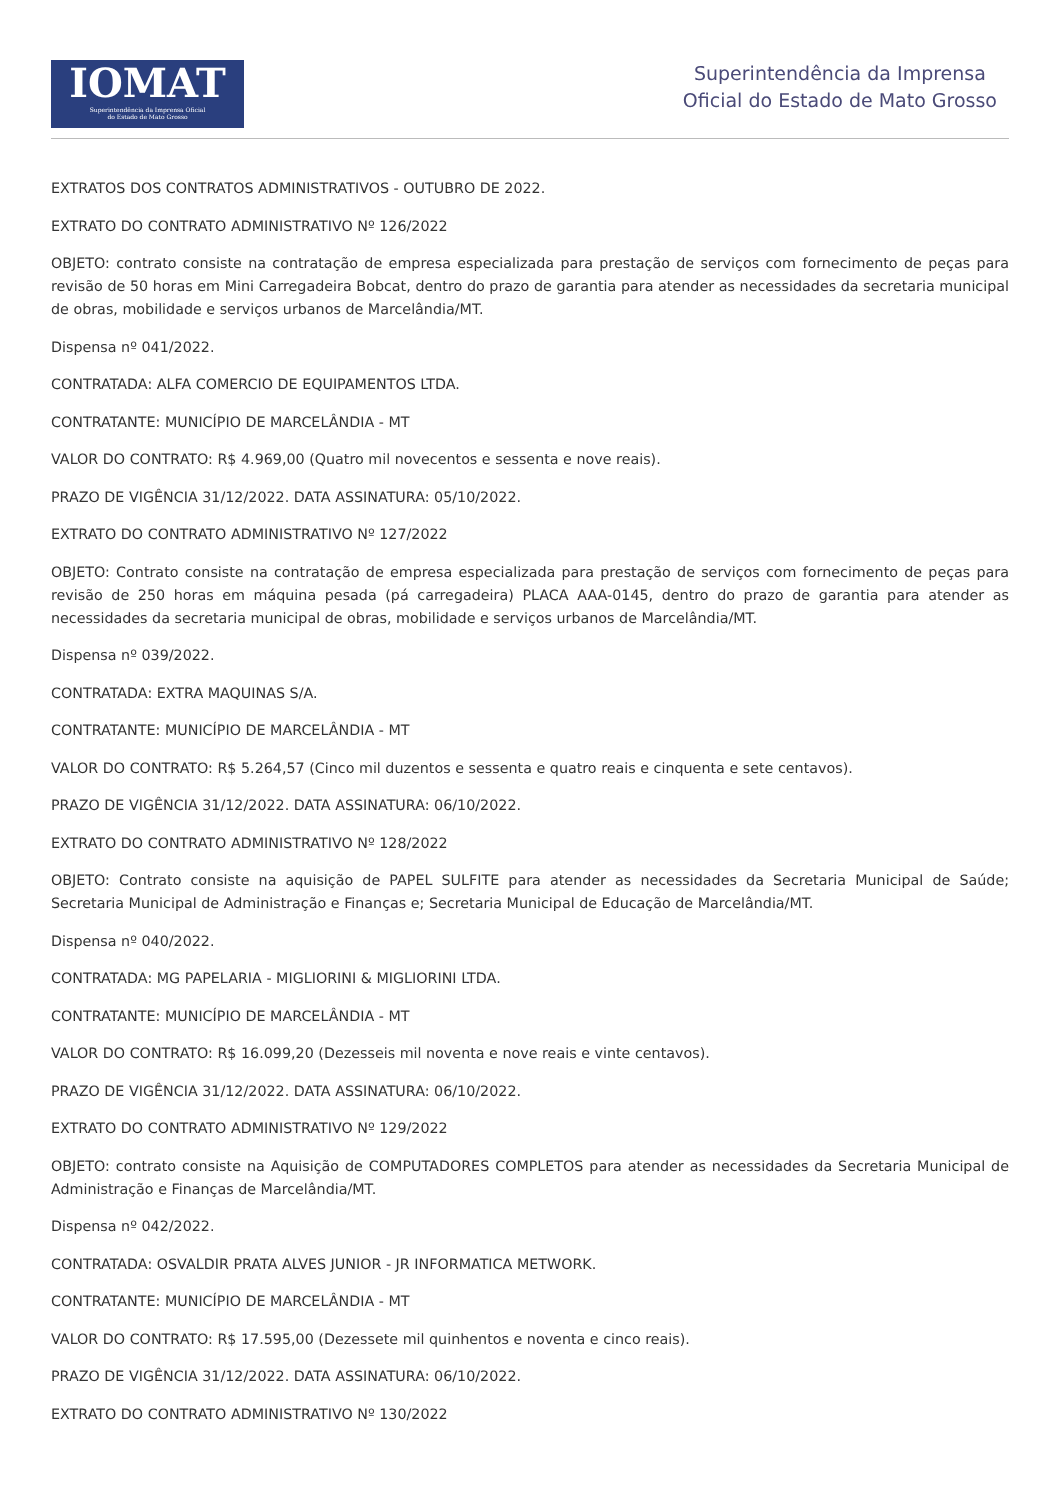IOMAT
Superintendência da Imprensa Oficial
do Estado de Mato Grosso
Superintendência da Imprensa
Oficial do Estado de Mato Grosso
EXTRATOS DOS CONTRATOS ADMINISTRATIVOS - OUTUBRO DE 2022.
EXTRATO DO CONTRATO ADMINISTRATIVO Nº 126/2022
OBJETO: contrato consiste na contratação de empresa especializada para prestação de serviços com fornecimento de peças para revisão de 50 horas em Mini Carregadeira Bobcat, dentro do prazo de garantia para atender as necessidades da secretaria municipal de obras, mobilidade e serviços urbanos de Marcelândia/MT.
Dispensa nº 041/2022.
CONTRATADA: ALFA COMERCIO DE EQUIPAMENTOS LTDA.
CONTRATANTE: MUNICÍPIO DE MARCELÂNDIA - MT
VALOR DO CONTRATO: R$ 4.969,00 (Quatro mil novecentos e sessenta e nove reais).
PRAZO DE VIGÊNCIA 31/12/2022. DATA ASSINATURA: 05/10/2022.
EXTRATO DO CONTRATO ADMINISTRATIVO Nº 127/2022
OBJETO: Contrato consiste na contratação de empresa especializada para prestação de serviços com fornecimento de peças para revisão de 250 horas em máquina pesada (pá carregadeira) PLACA AAA-0145, dentro do prazo de garantia para atender as necessidades da secretaria municipal de obras, mobilidade e serviços urbanos de Marcelândia/MT.
Dispensa nº 039/2022.
CONTRATADA: EXTRA MAQUINAS S/A.
CONTRATANTE: MUNICÍPIO DE MARCELÂNDIA - MT
VALOR DO CONTRATO: R$ 5.264,57 (Cinco mil duzentos e sessenta e quatro reais e cinquenta e sete centavos).
PRAZO DE VIGÊNCIA 31/12/2022. DATA ASSINATURA: 06/10/2022.
EXTRATO DO CONTRATO ADMINISTRATIVO Nº 128/2022
OBJETO: Contrato consiste na aquisição de PAPEL SULFITE para atender as necessidades da Secretaria Municipal de Saúde; Secretaria Municipal de Administração e Finanças e; Secretaria Municipal de Educação de Marcelândia/MT.
Dispensa nº 040/2022.
CONTRATADA: MG PAPELARIA - MIGLIORINI & MIGLIORINI LTDA.
CONTRATANTE: MUNICÍPIO DE MARCELÂNDIA - MT
VALOR DO CONTRATO: R$ 16.099,20 (Dezesseis mil noventa e nove reais e vinte centavos).
PRAZO DE VIGÊNCIA 31/12/2022. DATA ASSINATURA: 06/10/2022.
EXTRATO DO CONTRATO ADMINISTRATIVO Nº 129/2022
OBJETO: contrato consiste na Aquisição de COMPUTADORES COMPLETOS para atender as necessidades da Secretaria Municipal de Administração e Finanças de Marcelândia/MT.
Dispensa nº 042/2022.
CONTRATADA: OSVALDIR PRATA ALVES JUNIOR - JR INFORMATICA METWORK.
CONTRATANTE: MUNICÍPIO DE MARCELÂNDIA - MT
VALOR DO CONTRATO: R$ 17.595,00 (Dezessete mil quinhentos e noventa e cinco reais).
PRAZO DE VIGÊNCIA 31/12/2022. DATA ASSINATURA: 06/10/2022.
EXTRATO DO CONTRATO ADMINISTRATIVO Nº 130/2022